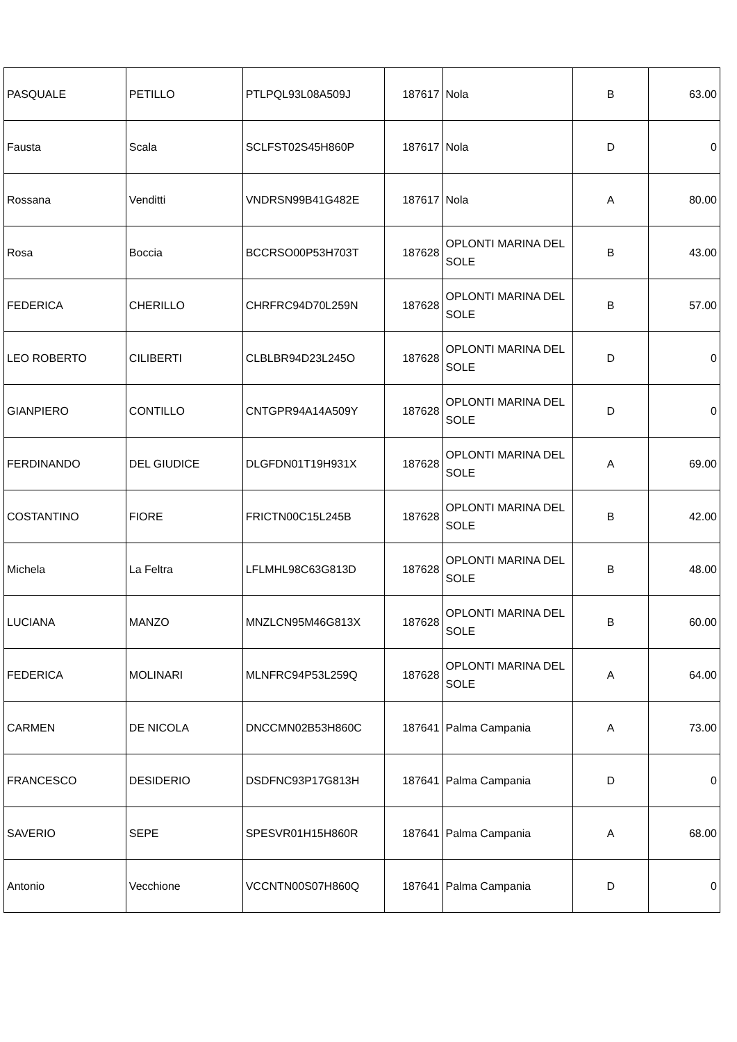| PASQUALE | PETILLO | PTLPQL93L08A509J | 187617 | Nola | B | 63.00 |
| Fausta | Scala | SCLFST02S45H860P | 187617 | Nola | D | 0 |
| Rossana | Venditti | VNDRSN99B41G482E | 187617 | Nola | A | 80.00 |
| Rosa | Boccia | BCCRSO00P53H703T | 187628 | OPLONTI MARINA DEL SOLE | B | 43.00 |
| FEDERICA | CHERILLO | CHRFRC94D70L259N | 187628 | OPLONTI MARINA DEL SOLE | B | 57.00 |
| LEO ROBERTO | CILIBERTI | CLBLBR94D23L245O | 187628 | OPLONTI MARINA DEL SOLE | D | 0 |
| GIANPIERO | CONTILLO | CNTGPR94A14A509Y | 187628 | OPLONTI MARINA DEL SOLE | D | 0 |
| FERDINANDO | DEL GIUDICE | DLGFDN01T19H931X | 187628 | OPLONTI MARINA DEL SOLE | A | 69.00 |
| COSTANTINO | FIORE | FRICTN00C15L245B | 187628 | OPLONTI MARINA DEL SOLE | B | 42.00 |
| Michela | La Feltra | LFLMHL98C63G813D | 187628 | OPLONTI MARINA DEL SOLE | B | 48.00 |
| LUCIANA | MANZO | MNZLCN95M46G813X | 187628 | OPLONTI MARINA DEL SOLE | B | 60.00 |
| FEDERICA | MOLINARI | MLNFRC94P53L259Q | 187628 | OPLONTI MARINA DEL SOLE | A | 64.00 |
| CARMEN | DE NICOLA | DNCCMN02B53H860C | 187641 | Palma Campania | A | 73.00 |
| FRANCESCO | DESIDERIO | DSDFNC93P17G813H | 187641 | Palma Campania | D | 0 |
| SAVERIO | SEPE | SPESVR01H15H860R | 187641 | Palma Campania | A | 68.00 |
| Antonio | Vecchione | VCCNTN00S07H860Q | 187641 | Palma Campania | D | 0 |